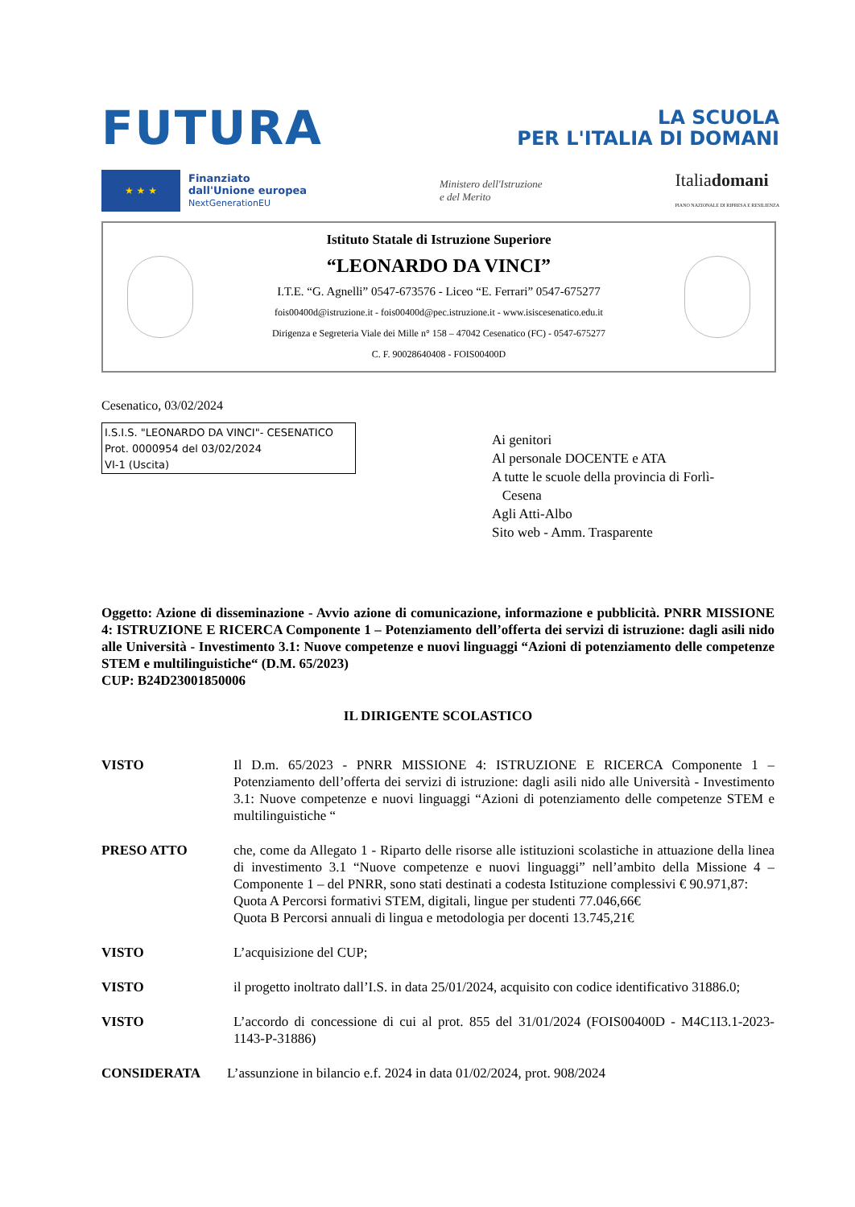FUTURA
LA SCUOLA
PER L'ITALIA DI DOMANI
★ ★ ★
Finanziato
dall'Unione europea
NextGenerationEU
Ministero dell'Istruzione
e del Merito
Italiadomani
PIANO NAZIONALE DI RIPRESA E RESILIENZA
Istituto Statale di Istruzione Superiore
“LEONARDO DA VINCI”
I.T.E. “G. Agnelli” 0547-673576 - Liceo “E. Ferrari” 0547-675277
fois00400d@istruzione.it - fois00400d@pec.istruzione.it - www.isiscesenatico.edu.it
Dirigenza e Segreteria Viale dei Mille n° 158 – 47042 Cesenatico (FC) - 0547-675277
C. F. 90028640408 - FOIS00400D
Cesenatico, 03/02/2024
I.S.I.S. "LEONARDO DA VINCI"- CESENATICO
Prot. 0000954 del 03/02/2024
VI-1 (Uscita)
Ai genitori
Al personale DOCENTE e ATA
A tutte le scuole della provincia di Forlì-
Cesena
Agli Atti-Albo
Sito web - Amm. Trasparente
Oggetto: Azione di disseminazione - Avvio azione di comunicazione, informazione e pubblicità. PNRR MISSIONE 4: ISTRUZIONE E RICERCA Componente 1 – Potenziamento dell’offerta dei servizi di istruzione: dagli asili nido alle Università - Investimento 3.1: Nuove competenze e nuovi linguaggi “Azioni di potenziamento delle competenze STEM e multilinguistiche“ (D.M. 65/2023)
CUP: B24D23001850006
IL DIRIGENTE SCOLASTICO
VISTO Il D.m. 65/2023 - PNRR MISSIONE 4: ISTRUZIONE E RICERCA Componente 1 – Potenziamento dell’offerta dei servizi di istruzione: dagli asili nido alle Università - Investimento 3.1: Nuove competenze e nuovi linguaggi “Azioni di potenziamento delle competenze STEM e multilinguistiche “
PRESO ATTO che, come da Allegato 1 - Riparto delle risorse alle istituzioni scolastiche in attuazione della linea di investimento 3.1 “Nuove competenze e nuovi linguaggi” nell’ambito della Missione 4 – Componente 1 – del PNRR, sono stati destinati a codesta Istituzione complessivi € 90.971,87:
Quota A Percorsi formativi STEM, digitali, lingue per studenti 77.046,66€
Quota B Percorsi annuali di lingua e metodologia per docenti 13.745,21€
VISTO L’acquisizione del CUP;
VISTO il progetto inoltrato dall’I.S. in data 25/01/2024, acquisito con codice identificativo 31886.0;
VISTO L’accordo di concessione di cui al prot. 855 del 31/01/2024 (FOIS00400D - M4C1I3.1-2023-1143-P-31886)
CONSIDERATA L’assunzione in bilancio e.f. 2024 in data 01/02/2024, prot. 908/2024